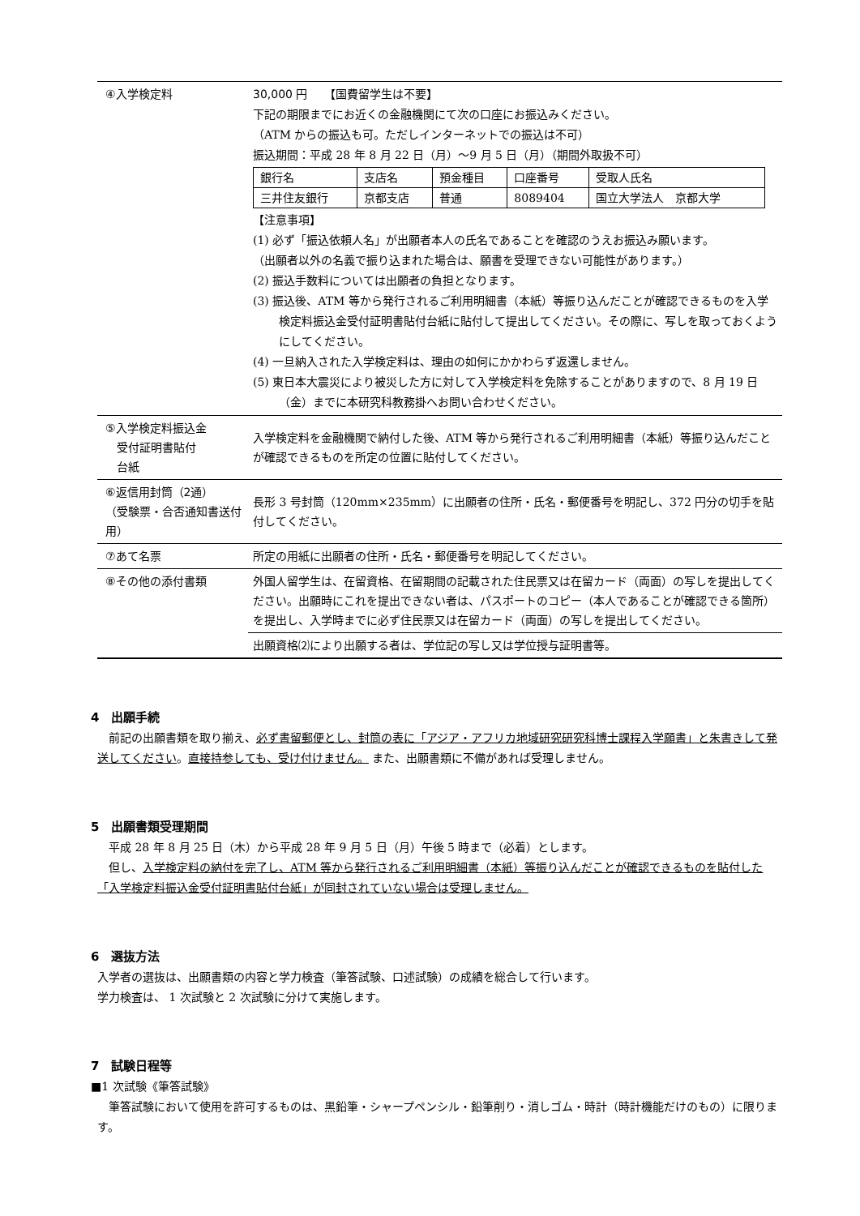| ④入学検定料 | 30,000 円 【国費留学生は不要】 下記の期限までにお近くの金融機関にて次の口座にお振込みください。 （ATM からの振込も可。ただしインターネットでの振込は不可） 振込期間：平成 28 年 8 月 22 日（月）～9 月 5 日（月）（期間外取扱不可） / 銀行名 / 支店名 / 預金種目 / 口座番号 / 受取人氏名 / / 三井住友銀行 / 京都支店 / 普通 / 8089404 / 国立大学法人 京都大学 / 【注意事項】 (1) 必ず「振込依頼人名」が出願者本人の氏名であることを確認のうえお振込み願います。 （出願者以外の名義で振り込まれた場合は、願書を受理できない可能性があります。） (2) 振込手数料については出願者の負担となります。 (3) 振込後、ATM 等から発行されるご利用明細書（本紙）等振り込んだことが確認できるものを入学検定料振込金受付証明書貼付台紙に貼付して提出してください。その際に、写しを取っておくようにしてください。 (4) 一旦納入された入学検定料は、理由の如何にかかわらず返還しません。 (5) 東日本大震災により被災した方に対して入学検定料を免除することがありますので、8 月 19 日（金）までに本研究科教務掛へお問い合わせください。 |
| ⑤入学検定料振込金 受付証明書貼付 台紙 | 入学検定料を金融機関で納付した後、ATM 等から発行されるご利用明細書（本紙）等振り込んだことが確認できるものを所定の位置に貼付してください。 |
| ⑥返信用封筒（2通） （受験票・合否通知書送付用） | 長形 3 号封筒（120mm×235mm）に出願者の住所・氏名・郵便番号を明記し、372 円分の切手を貼付してください。 |
| ⑦あて名票 | 所定の用紙に出願者の住所・氏名・郵便番号を明記してください。 |
| ⑧その他の添付書類 | 外国人留学生は、在留資格、在留期間の記載された住民票又は在留カード（両面）の写しを提出してください。出願時にこれを提出できない者は、パスポートのコピー（本人であることが確認できる箇所）を提出し、入学時までに必ず住民票又は在留カード（両面）の写しを提出してください。 |
| | 出願資格⑵により出願する者は、学位記の写し又は学位授与証明書等。 |
4　出願手続
　前記の出願書類を取り揃え、必ず書留郵便とし、封筒の表に「アジア・アフリカ地域研究研究科博士課程入学願書」と朱書きして発送してください。直接持参しても、受け付けません。 また、出願書類に不備があれば受理しません。
5　出願書類受理期間
　平成 28 年 8 月 25 日（木）から平成 28 年 9 月 5 日（月）午後 5 時まで（必着）とします。
　但し、入学検定料の納付を完了し、ATM 等から発行されるご利用明細書（本紙）等振り込んだことが確認できるものを貼付した「入学検定料振込金受付証明書貼付台紙」が同封されていない場合は受理しません。
6　選抜方法
入学者の選抜は、出願書類の内容と学力検査（筆答試験、口述試験）の成績を総合して行います。
学力検査は、 1 次試験と 2 次試験に分けて実施します。
7　試験日程等
■1 次試験《筆答試験》
　筆答試験において使用を許可するものは、黒鉛筆・シャープペンシル・鉛筆削り・消しゴム・時計（時計機能だけのもの）に限ります。